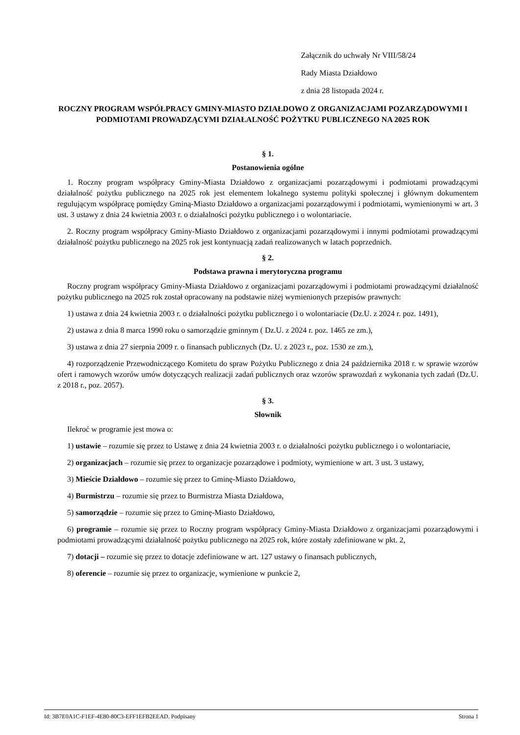Załącznik do uchwały Nr VIII/58/24
Rady Miasta Działdowo
z dnia 28 listopada 2024 r.
ROCZNY PROGRAM WSPÓŁPRACY GMINY-MIASTO DZIAŁDOWO Z ORGANIZACJAMI POZARZĄDOWYMI I PODMIOTAMI PROWADZĄCYMI DZIAŁALNOŚĆ POŻYTKU PUBLICZNEGO NA 2025 ROK
§ 1.
Postanowienia ogólne
1. Roczny program współpracy Gminy-Miasta Działdowo z organizacjami pozarządowymi i podmiotami prowadzącymi działalność pożytku publicznego na 2025 rok jest elementem lokalnego systemu polityki społecznej i głównym dokumentem regulującym współpracę pomiędzy Gminą-Miasto Działdowo a organizacjami pozarządowymi i podmiotami, wymienionymi w art. 3 ust. 3 ustawy z dnia 24 kwietnia 2003 r. o działalności pożytku publicznego i o wolontariacie.
2. Roczny program współpracy Gminy-Miasto Działdowo z organizacjami pozarządowymi i innymi podmiotami prowadzącymi działalność pożytku publicznego na 2025 rok jest kontynuacją zadań realizowanych w latach poprzednich.
§ 2.
Podstawa prawna i merytoryczna programu
Roczny program współpracy Gminy-Miasta Działdowo z organizacjami pozarządowymi i podmiotami prowadzącymi działalność pożytku publicznego na 2025 rok został opracowany na podstawie niżej wymienionych przepisów prawnych:
1) ustawa z dnia 24 kwietnia 2003 r. o działalności pożytku publicznego i o wolontariacie (Dz.U. z 2024 r. poz. 1491),
2) ustawa z dnia 8 marca 1990 roku o samorządzie gminnym ( Dz.U. z 2024 r. poz. 1465 ze zm.),
3) ustawa z dnia 27 sierpnia 2009 r. o finansach publicznych (Dz. U. z 2023 r., poz. 1530 ze zm.),
4) rozporządzenie Przewodniczącego Komitetu do spraw Pożytku Publicznego z dnia 24 października 2018 r. w sprawie wzorów ofert i ramowych wzorów umów dotyczących realizacji zadań publicznych oraz wzorów sprawozdań z wykonania tych zadań (Dz.U. z 2018 r., poz. 2057).
§ 3.
Słownik
Ilekroć w programie jest mowa o:
1) ustawie – rozumie się przez to Ustawę z dnia 24 kwietnia 2003 r. o działalności pożytku publicznego i o wolontariacie,
2) organizacjach – rozumie się przez to organizacje pozarządowe i podmioty, wymienione w art. 3 ust. 3 ustawy,
3) Mieście Działdowo – rozumie się przez to Gminę-Miasto Działdowo,
4) Burmistrzu – rozumie się przez to Burmistrza Miasta Działdowa,
5) samorządzie – rozumie się przez to Gminę-Miasto Działdowo,
6) programie – rozumie się przez to Roczny program współpracy Gminy-Miasta Działdowo z organizacjami pozarządowymi i podmiotami prowadzącymi działalność pożytku publicznego na 2025 rok, które zostały zdefiniowane w pkt. 2,
7) dotacji – rozumie się przez to dotacje zdefiniowane w art. 127 ustawy o finansach publicznych,
8) oferencie – rozumie się przez to organizacje, wymienione w punkcie 2,
Id: 3B7E0A1C-F1EF-4E80-80C3-EFF1EFB2EEAD. Podpisany Strona 1